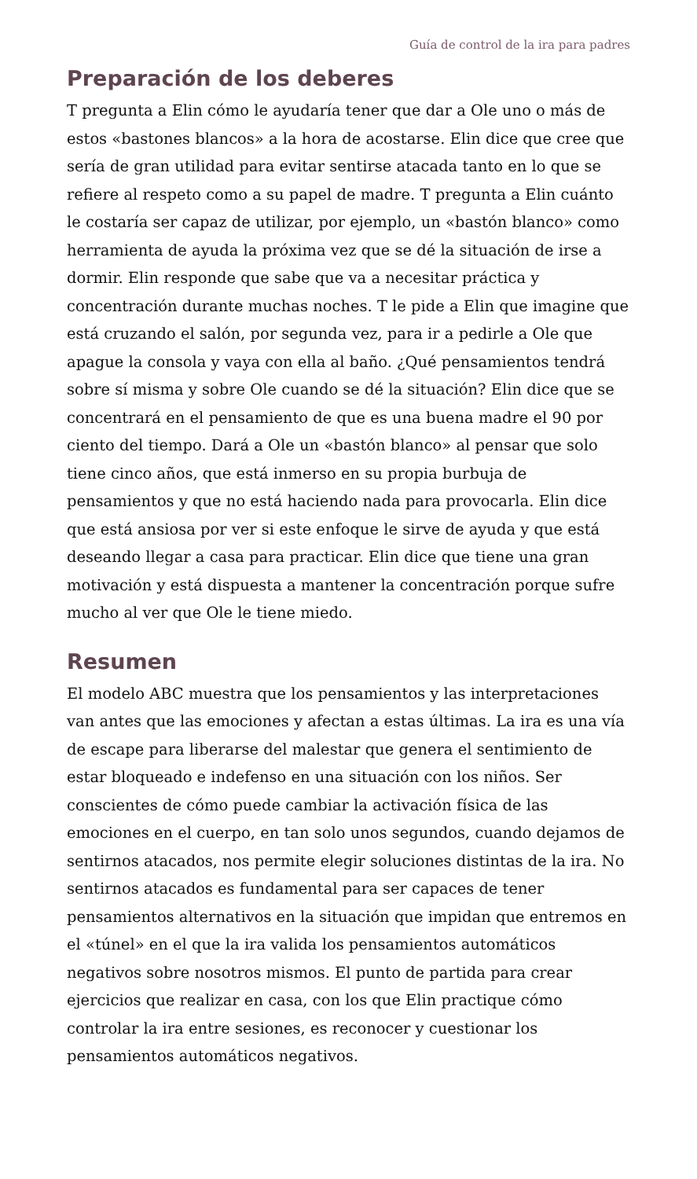Guía de control de la ira para padres
Preparación de los deberes
T pregunta a Elin cómo le ayudaría tener que dar a Ole uno o más de estos «bastones blancos» a la hora de acostarse. Elin dice que cree que sería de gran utilidad para evitar sentirse atacada tanto en lo que se refiere al respeto como a su papel de madre. T pregunta a Elin cuánto le costaría ser capaz de utilizar, por ejemplo, un «bastón blanco» como herramienta de ayuda la próxima vez que se dé la situación de irse a dormir. Elin responde que sabe que va a necesitar práctica y concentración durante muchas noches. T le pide a Elin que imagine que está cruzando el salón, por segunda vez, para ir a pedirle a Ole que apague la consola y vaya con ella al baño. ¿Qué pensamientos tendrá sobre sí misma y sobre Ole cuando se dé la situación? Elin dice que se concentrará en el pensamiento de que es una buena madre el 90 por ciento del tiempo. Dará a Ole un «bastón blanco» al pensar que solo tiene cinco años, que está inmerso en su propia burbuja de pensamientos y que no está haciendo nada para provocarla. Elin dice que está ansiosa por ver si este enfoque le sirve de ayuda y que está deseando llegar a casa para practicar. Elin dice que tiene una gran motivación y está dispuesta a mantener la concentración porque sufre mucho al ver que Ole le tiene miedo.
Resumen
El modelo ABC muestra que los pensamientos y las interpretaciones van antes que las emociones y afectan a estas últimas. La ira es una vía de escape para liberarse del malestar que genera el sentimiento de estar bloqueado e indefenso en una situación con los niños. Ser conscientes de cómo puede cambiar la activación física de las emociones en el cuerpo, en tan solo unos segundos, cuando dejamos de sentirnos atacados, nos permite elegir soluciones distintas de la ira. No sentirnos atacados es fundamental para ser capaces de tener pensamientos alternativos en la situación que impidan que entremos en el «túnel» en el que la ira valida los pensamientos automáticos negativos sobre nosotros mismos. El punto de partida para crear ejercicios que realizar en casa, con los que Elin practique cómo controlar la ira entre sesiones, es reconocer y cuestionar los pensamientos automáticos negativos.